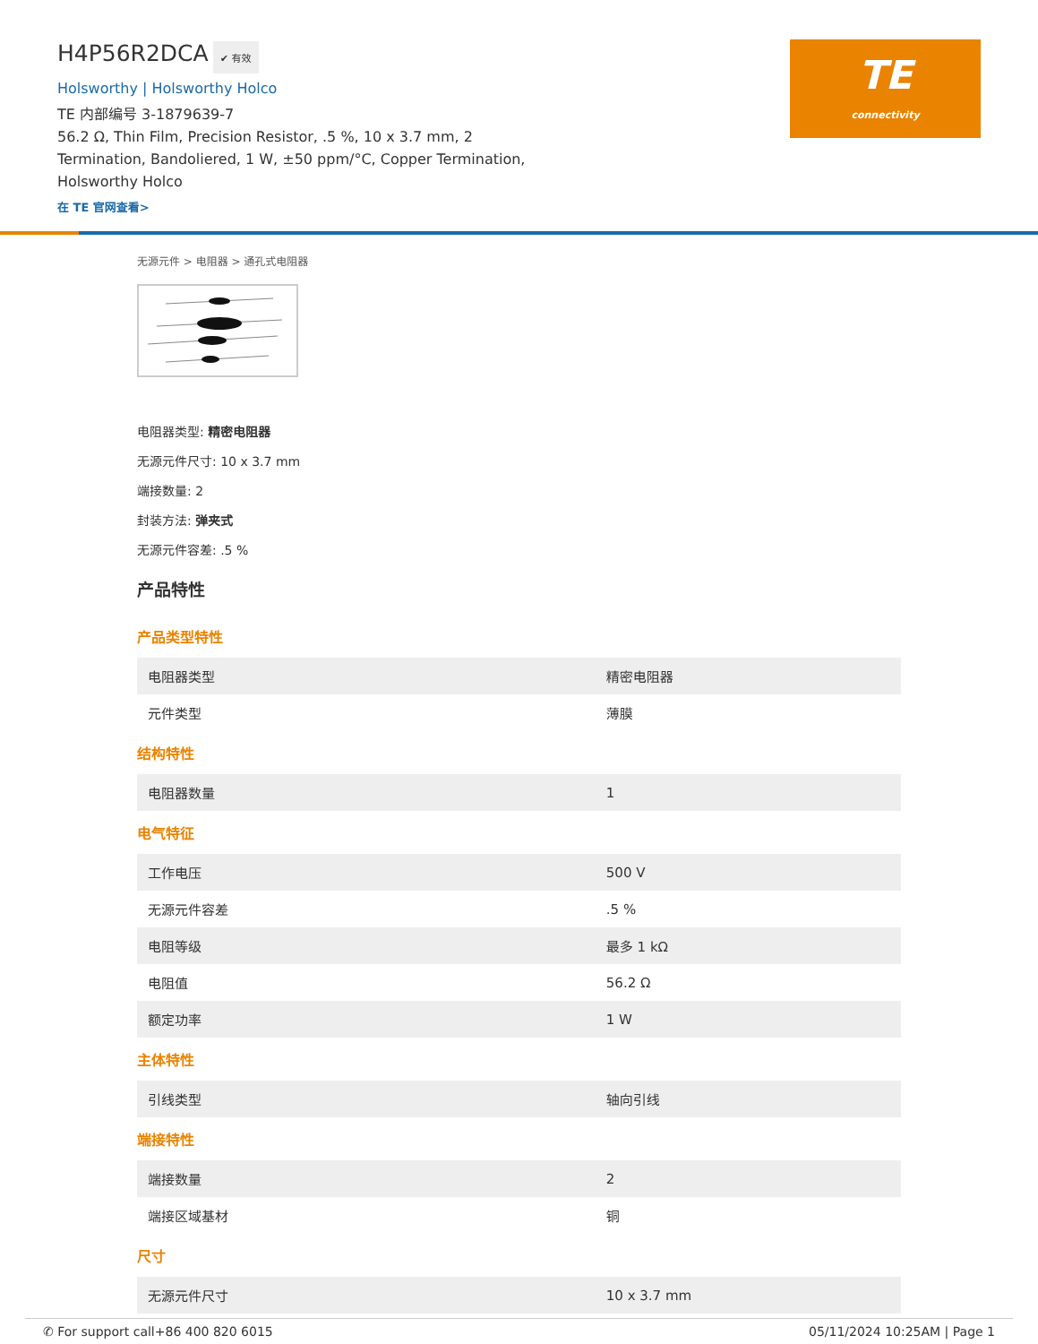H4P56R2DCA
✔ 有效
Holsworthy | Holsworthy Holco
TE 内部编号 3-1879639-7
56.2 Ω, Thin Film, Precision Resistor, .5 %, 10 x 3.7 mm, 2
Termination, Bandoliered, 1 W, ±50 ppm/°C, Copper Termination,
Holsworthy Holco
在 TE 官网查看>
TE
connectivity
无源元件 > 电阻器 > 通孔式电阻器
电阻器类型: 精密电阻器
无源元件尺寸: 10 x 3.7 mm
端接数量: 2
封装方法: 弹夹式
无源元件容差: .5 %
产品特性
产品类型特性
| 电阻器类型 | 精密电阻器 |
| 元件类型 | 薄膜 |
结构特性
| 电阻器数量 | 1 |
电气特征
| 工作电压 | 500 V |
| 无源元件容差 | .5 % |
| 电阻等级 | 最多 1 kΩ |
| 电阻值 | 56.2 Ω |
| 额定功率 | 1 W |
主体特性
| 引线类型 | 轴向引线 |
端接特性
| 端接数量 | 2 |
| 端接区域基材 | 铜 |
尺寸
| 无源元件尺寸 | 10 x 3.7 mm |
✆ For support call+86 400 820 6015 05/11/2024 10:25AM | Page 1